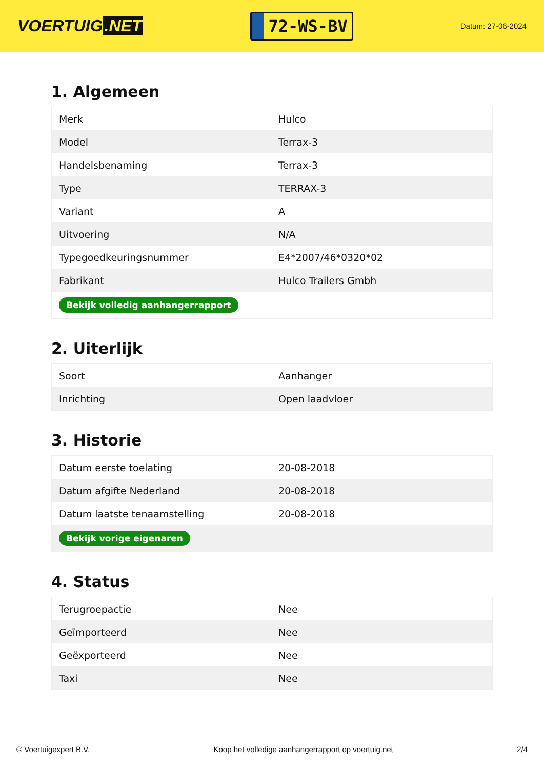VOERTUIG.NET
72-WS-BV
Datum: 27-06-2024
1. Algemeen
| Merk | Hulco |
| Model | Terrax-3 |
| Handelsbenaming | Terrax-3 |
| Type | TERRAX-3 |
| Variant | A |
| Uitvoering | N/A |
| Typegoedkeuringsnummer | E4*2007/46*0320*02 |
| Fabrikant | Hulco Trailers Gmbh |
| Bekijk volledig aanhangerrapport | |
2. Uiterlijk
| Soort | Aanhanger |
| Inrichting | Open laadvloer |
3. Historie
| Datum eerste toelating | 20-08-2018 |
| Datum afgifte Nederland | 20-08-2018 |
| Datum laatste tenaamstelling | 20-08-2018 |
| Bekijk vorige eigenaren | |
4. Status
| Terugroepactie | Nee |
| Geïmporteerd | Nee |
| Geëxporteerd | Nee |
| Taxi | Nee |
© Voertuigexpert B.V. Koop het volledige aanhangerrapport op voertuig.net 2/4